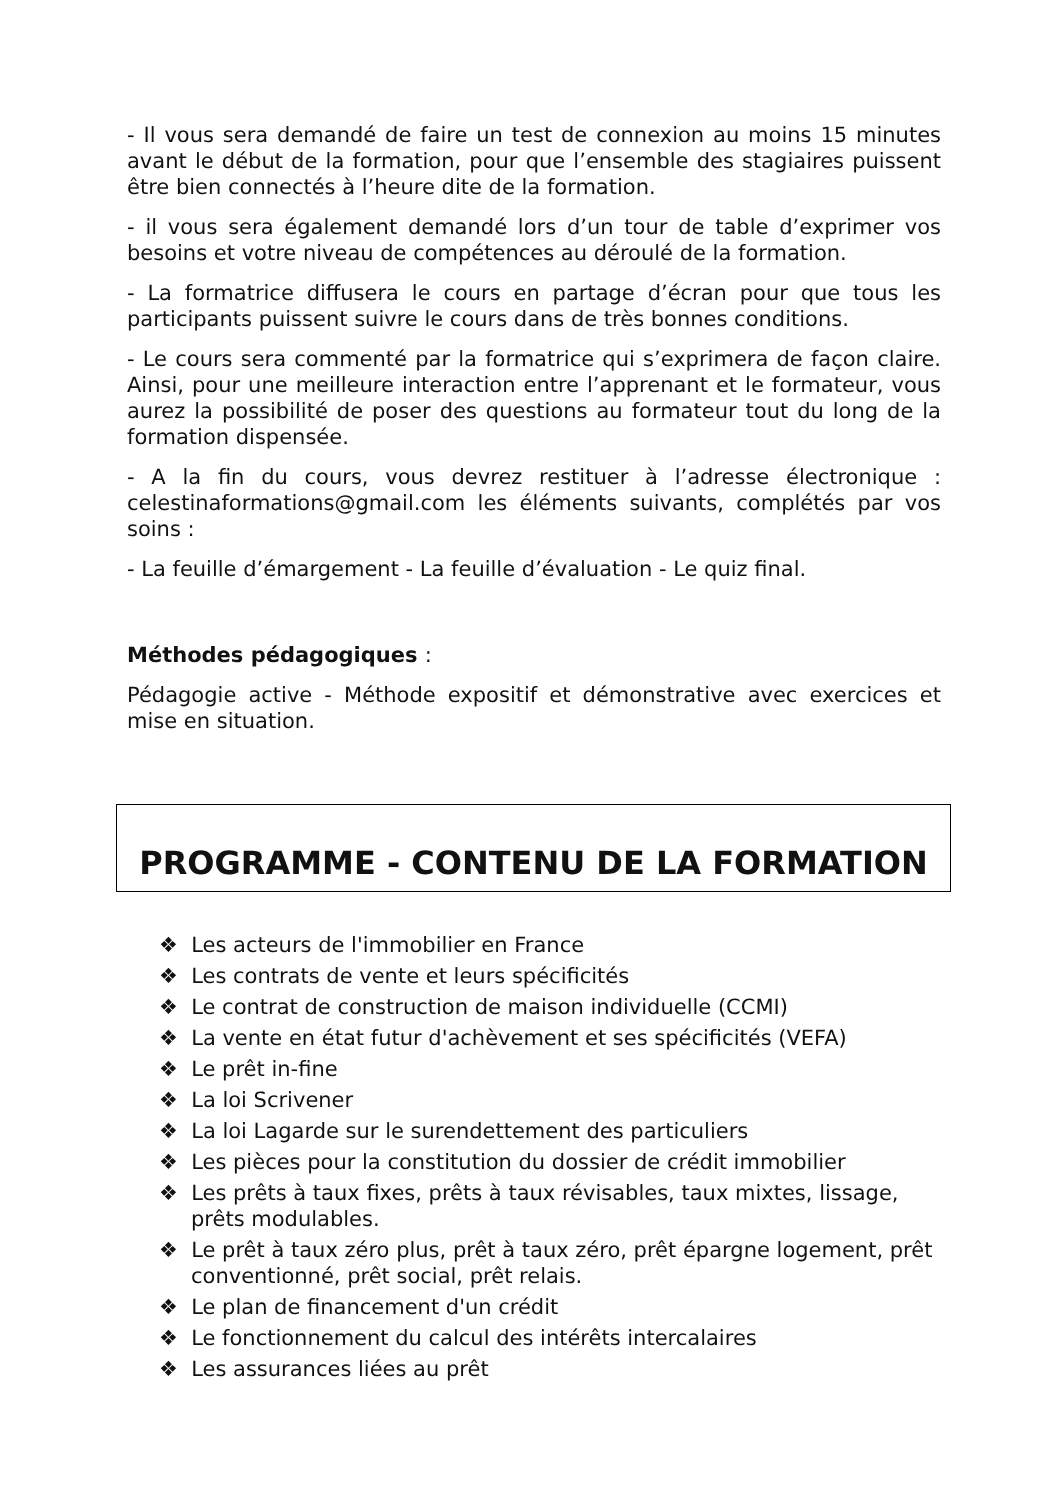- Il vous sera demandé de faire un test de connexion au moins 15 minutes avant le début de la formation, pour que l’ensemble des stagiaires puissent être bien connectés à l’heure dite de la formation.
- il vous sera également demandé lors d’un tour de table d’exprimer vos besoins et votre niveau de compétences au déroulé de la formation.
- La formatrice diffusera le cours en partage d’écran pour que tous les participants puissent suivre le cours dans de très bonnes conditions.
- Le cours sera commenté par la formatrice qui s’exprimera de façon claire. Ainsi, pour une meilleure interaction entre l’apprenant et le formateur, vous aurez la possibilité de poser des questions au formateur tout du long de la formation dispensée.
- A la fin du cours, vous devrez restituer à l’adresse électronique : celestinaformations@gmail.com les éléments suivants, complétés par vos soins :
- La feuille d’émargement - La feuille d’évaluation - Le quiz final.
Méthodes pédagogiques :
Pédagogie active - Méthode expositif et démonstrative avec exercices et mise en situation.
PROGRAMME - CONTENU DE LA FORMATION
❖ Les acteurs de l'immobilier en France
❖ Les contrats de vente et leurs spécificités
❖ Le contrat de construction de maison individuelle (CCMI)
❖ La vente en état futur d'achèvement et ses spécificités (VEFA)
❖ Le prêt in-fine
❖ La loi Scrivener
❖ La loi Lagarde sur le surendettement des particuliers
❖ Les pièces pour la constitution du dossier de crédit immobilier
❖ Les prêts à taux fixes, prêts à taux révisables, taux mixtes, lissage, prêts modulables.
❖ Le prêt à taux zéro plus, prêt à taux zéro, prêt épargne logement, prêt conventionné, prêt social, prêt relais.
❖ Le plan de financement d'un crédit
❖ Le fonctionnement du calcul des intérêts intercalaires
❖ Les assurances liées au prêt